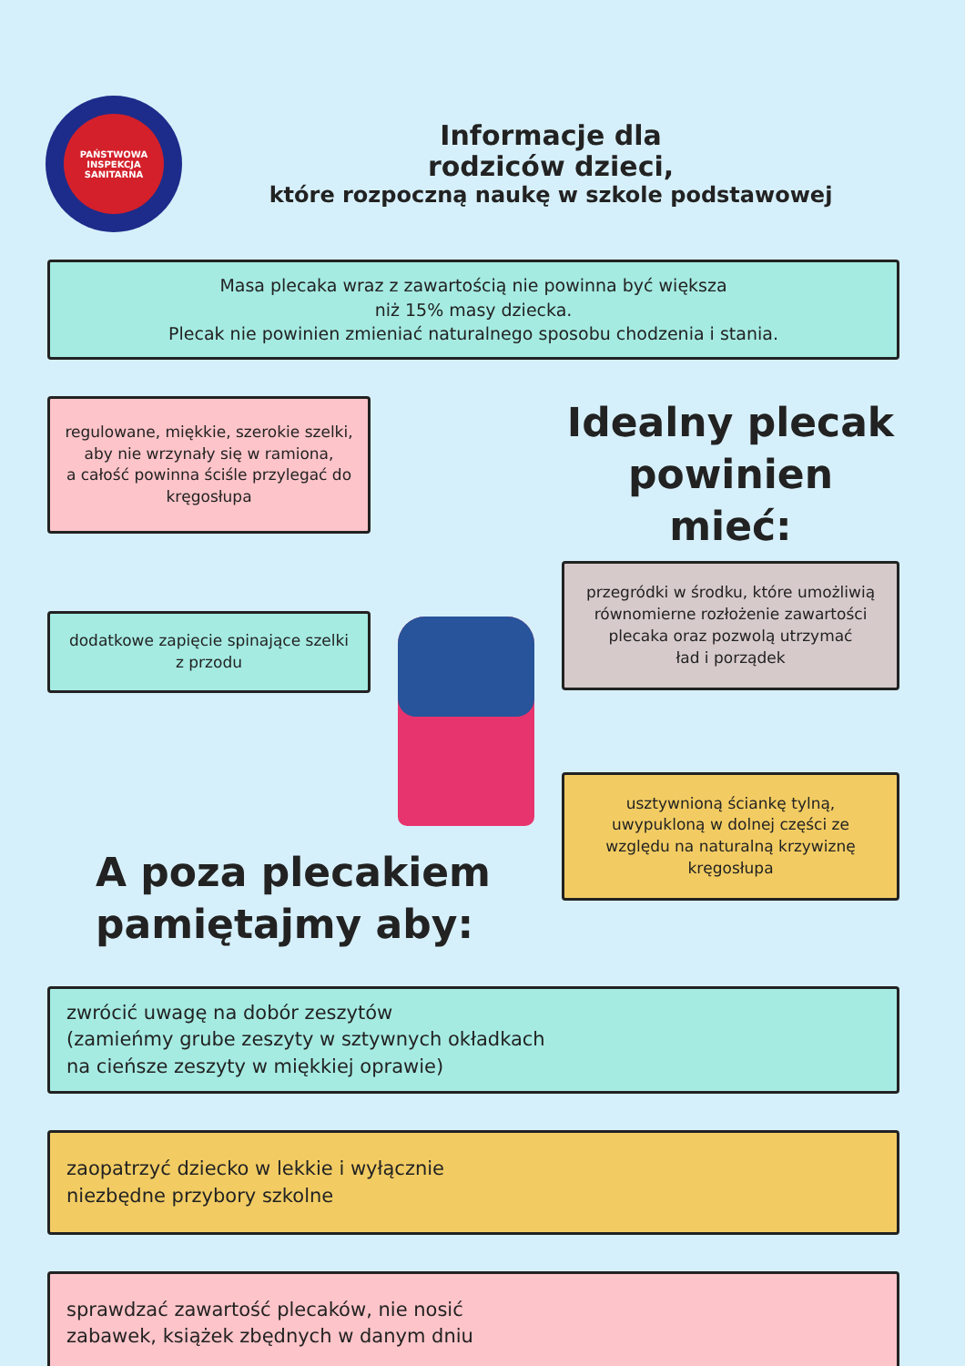PAŃSTWOWA
INSPEKCJA SANITARNA
Informacje dla
rodziców dzieci,
które rozpoczną naukę w szkole podstawowej
Masa plecaka wraz z zawartością nie powinna być większa
niż 15% masy dziecka.
Plecak nie powinien zmieniać naturalnego sposobu chodzenia i stania.
regulowane, miękkie, szerokie szelki, aby nie wrzynały się w ramiona,
a całość powinna ściśle przylegać do kręgosłupa
dodatkowe zapięcie spinające szelki
z przodu
Idealny plecak
powinien mieć:
przegródki w środku, które umożliwią równomierne rozłożenie zawartości plecaka oraz pozwolą utrzymać
ład i porządek
usztywnioną ściankę tylną, uwypukloną w dolnej części ze względu na naturalną krzywiznę kręgosłupa
A poza plecakiem
pamiętajmy aby:
zwrócić uwagę na dobór zeszytów
(zamieńmy grube zeszyty w sztywnych okładkach
na cieńsze zeszyty w miękkiej oprawie)
zaopatrzyć dziecko w lekkie i wyłącznie
niezbędne przybory szkolne
sprawdzać zawartość plecaków, nie nosić
zabawek, książek zbędnych w danym dniu